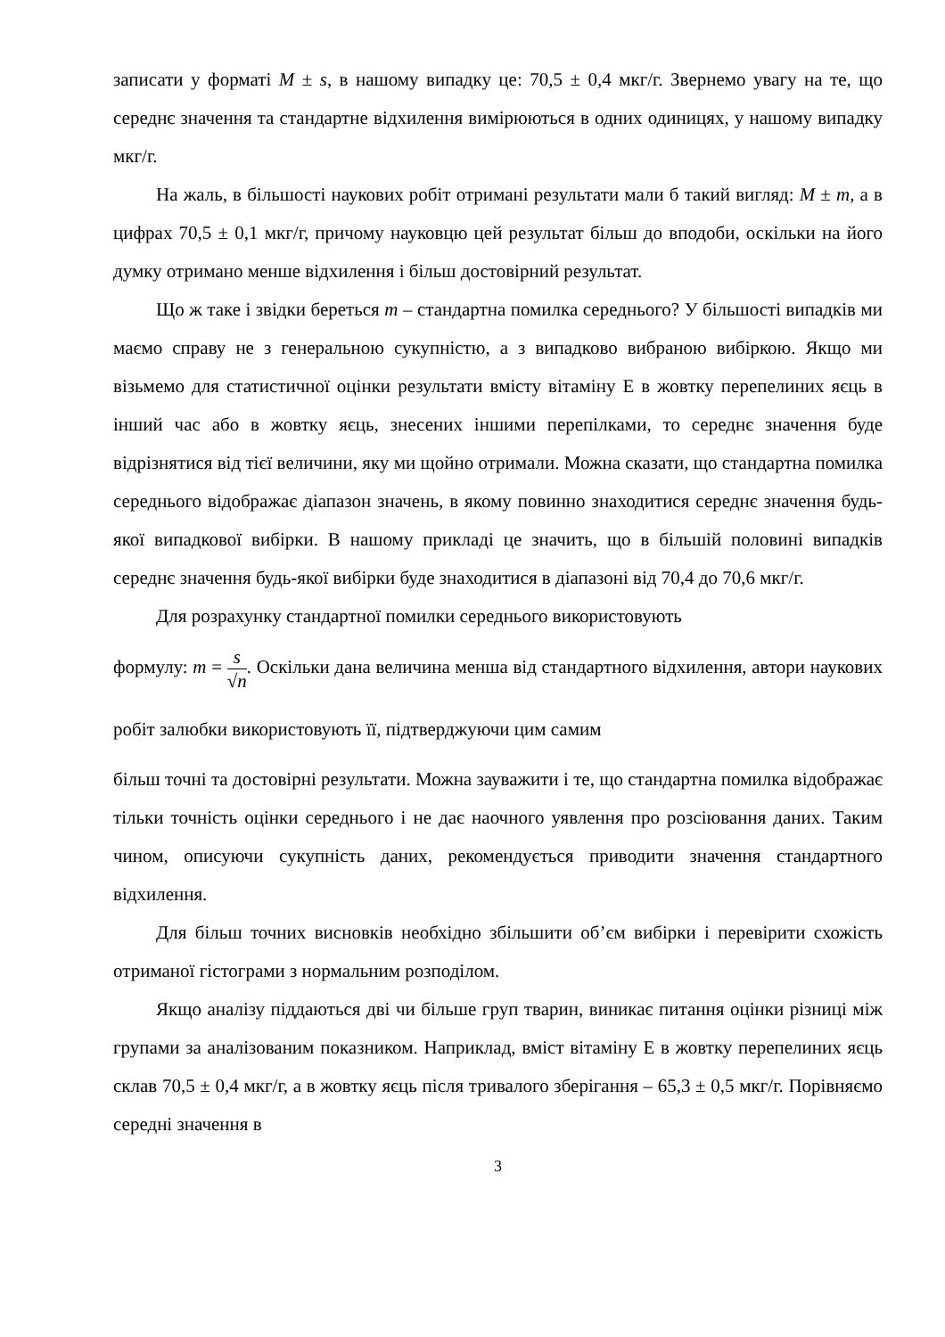записати у форматі M ± s, в нашому випадку це: 70,5 ± 0,4 мкг/г. Звернемо увагу на те, що середнє значення та стандартне відхилення вимірюються в одних одиницях, у нашому випадку мкг/г.
На жаль, в більшості наукових робіт отримані результати мали б такий вигляд: M ± m, а в цифрах 70,5 ± 0,1 мкг/г, причому науковцю цей результат більш до вподоби, оскільки на його думку отримано менше відхилення і більш достовірний результат.
Що ж таке і звідки береться m – стандартна помилка середнього? У більшості випадків ми маємо справу не з генеральною сукупністю, а з випадково вибраною вибіркою. Якщо ми візьмемо для статистичної оцінки результати вмісту вітаміну Е в жовтку перепелиних яєць в інший час або в жовтку яєць, знесених іншими перепілками, то середнє значення буде відрізнятися від тієї величини, яку ми щойно отримали. Можна сказати, що стандартна помилка середнього відображає діапазон значень, в якому повинно знаходитися середнє значення будь-якої випадкової вибірки. В нашому прикладі це значить, що в більшій половині випадків середнє значення будь-якої вибірки буде знаходитися в діапазоні від 70,4 до 70,6 мкг/г.
Для розрахунку стандартної помилки середнього використовують
формулу: m = s √n. Оскільки дана величина менша від стандартного відхилення, автори наукових робіт залюбки використовують її, підтверджуючи цим самим
більш точні та достовірні результати. Можна зауважити і те, що стандартна помилка відображає тільки точність оцінки середнього і не дає наочного уявлення про розсіювання даних. Таким чином, описуючи сукупність даних, рекомендується приводити значення стандартного відхилення.
Для більш точних висновків необхідно збільшити об’єм вибірки і перевірити схожість отриманої гістограми з нормальним розподілом.
Якщо аналізу піддаються дві чи більше груп тварин, виникає питання оцінки різниці між групами за аналізованим показником. Наприклад, вміст вітаміну Е в жовтку перепелиних яєць склав 70,5 ± 0,4 мкг/г, а в жовтку яєць після тривалого зберігання – 65,3 ± 0,5 мкг/г. Порівняємо середні значення в
3